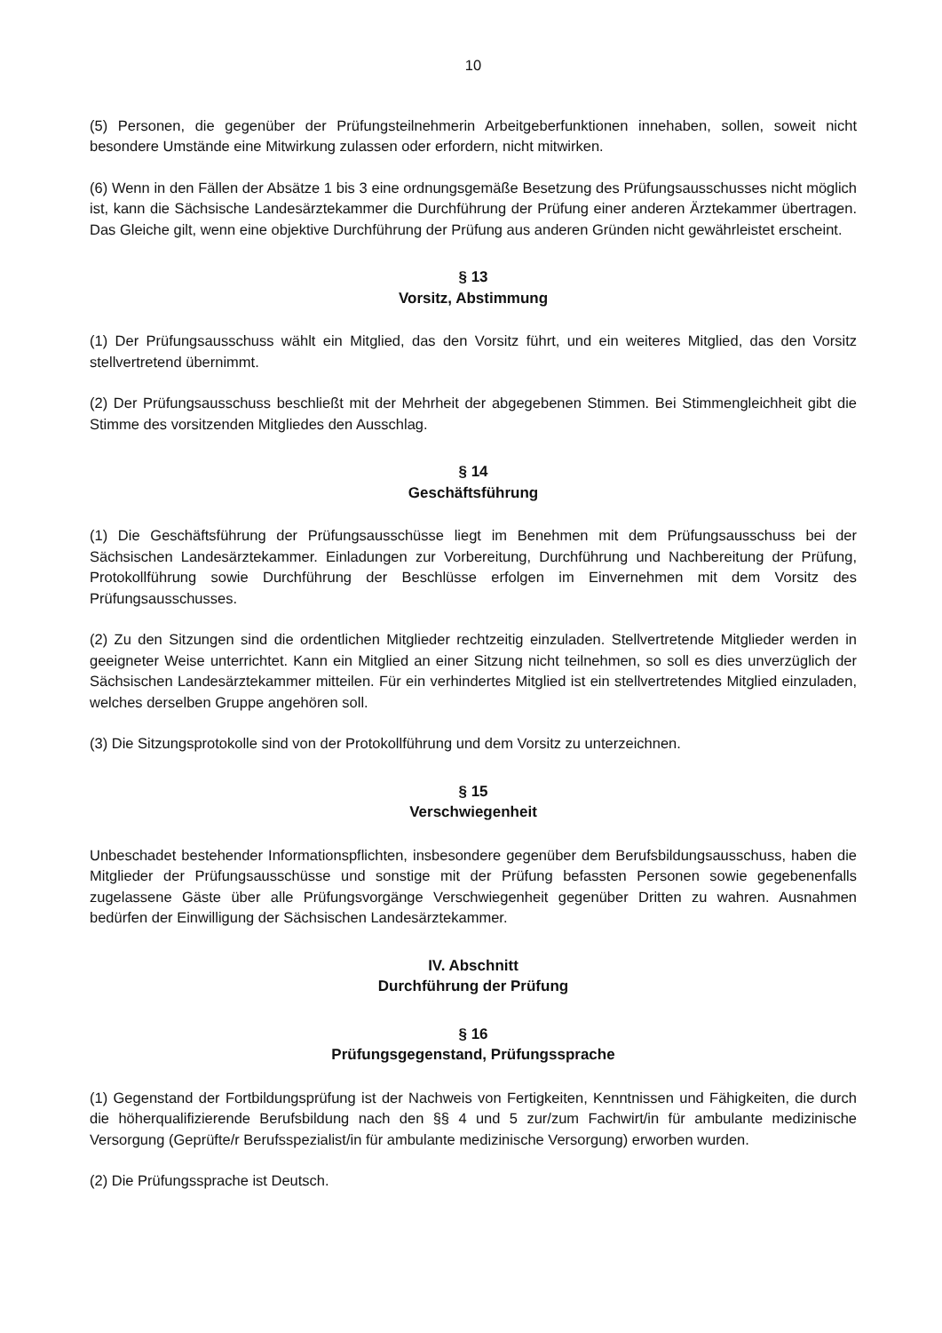10
(5) Personen, die gegenüber der Prüfungsteilnehmerin Arbeitgeberfunktionen innehaben, sollen, soweit nicht besondere Umstände eine Mitwirkung zulassen oder erfordern, nicht mitwirken.
(6) Wenn in den Fällen der Absätze 1 bis 3 eine ordnungsgemäße Besetzung des Prüfungsausschusses nicht möglich ist, kann die Sächsische Landesärztekammer die Durchführung der Prüfung einer anderen Ärztekammer übertragen. Das Gleiche gilt, wenn eine objektive Durchführung der Prüfung aus anderen Gründen nicht gewährleistet erscheint.
§ 13
Vorsitz, Abstimmung
(1) Der Prüfungsausschuss wählt ein Mitglied, das den Vorsitz führt, und ein weiteres Mitglied, das den Vorsitz stellvertretend übernimmt.
(2) Der Prüfungsausschuss beschließt mit der Mehrheit der abgegebenen Stimmen. Bei Stimmengleichheit gibt die Stimme des vorsitzenden Mitgliedes den Ausschlag.
§ 14
Geschäftsführung
(1) Die Geschäftsführung der Prüfungsausschüsse liegt im Benehmen mit dem Prüfungsausschuss bei der Sächsischen Landesärztekammer. Einladungen zur Vorbereitung, Durchführung und Nachbereitung der Prüfung, Protokollführung sowie Durchführung der Beschlüsse erfolgen im Einvernehmen mit dem Vorsitz des Prüfungsausschusses.
(2) Zu den Sitzungen sind die ordentlichen Mitglieder rechtzeitig einzuladen. Stellvertretende Mitglieder werden in geeigneter Weise unterrichtet. Kann ein Mitglied an einer Sitzung nicht teilnehmen, so soll es dies unverzüglich der Sächsischen Landesärztekammer mitteilen. Für ein verhindertes Mitglied ist ein stellvertretendes Mitglied einzuladen, welches derselben Gruppe angehören soll.
(3) Die Sitzungsprotokolle sind von der Protokollführung und dem Vorsitz zu unterzeichnen.
§ 15
Verschwiegenheit
Unbeschadet bestehender Informationspflichten, insbesondere gegenüber dem Berufsbildungsausschuss, haben die Mitglieder der Prüfungsausschüsse und sonstige mit der Prüfung befassten Personen sowie gegebenenfalls zugelassene Gäste über alle Prüfungsvorgänge Verschwiegenheit gegenüber Dritten zu wahren. Ausnahmen bedürfen der Einwilligung der Sächsischen Landesärztekammer.
IV. Abschnitt
Durchführung der Prüfung
§ 16
Prüfungsgegenstand, Prüfungssprache
(1) Gegenstand der Fortbildungsprüfung ist der Nachweis von Fertigkeiten, Kenntnissen und Fähigkeiten, die durch die höherqualifizierende Berufsbildung nach den §§ 4 und 5 zur/zum Fachwirt/in für ambulante medizinische Versorgung (Geprüfte/r Berufsspezialist/in für ambulante medizinische Versorgung) erworben wurden.
(2) Die Prüfungssprache ist Deutsch.